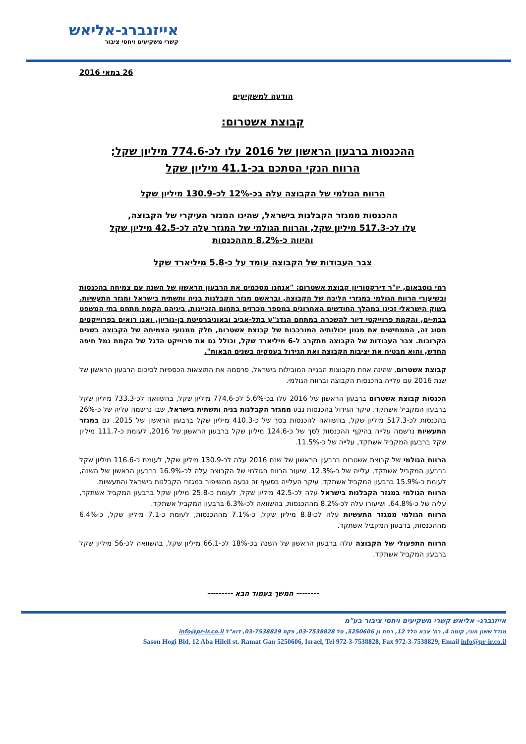אייזנברג-אליאש
קשרי משקיעים ויחסי ציבור
26 במאי 2016
הודעה למשקיעים
קבוצת אשטרום:
ההכנסות ברבעון הראשון של 2016 עלו לכ-774.6 מיליון שקל;
הרווח הנקי הסתכם בכ-41.1 מיליון שקל
הרווח הגולמי של הקבוצה עלה בכ-12% לכ-130.9 מיליון שקל
ההכנסות ממגזר הקבלנות בישראל, שהינו המגזר העיקרי של הקבוצה,
עלו לכ-517.3 מיליון שקל, והרווח הגולמי של המגזר עלה לכ-42.5 מיליון שקל
והיווה כ-8.2% מההכנסות
צבר העבודות של הקבוצה עומד על כ-5.8 מיליארד שקל
רמי נוסבאום, יו"ר דירקטוריון קבוצת אשטרום: "אנחנו מסכמים את הרבעון הראשון של השנה עם צמיחה בהכנסות ובשיעורי הרווח הגולמי במגזרי הליבה של הקבוצה, ובראשם מגזר הקבלנות בניה ותשתית בישראל ומגזר התעשיות. בשוק הישראלי זכינו במהלך החודשים האחרונים במספר מכרזים בתחום הזכיינות, ביניהם הקמת מתחם בתי המשפט בבת-ים, והקמת פרוייקטי דיור להשכרה במתחם הגדנ"ע בתל-אביב ובאוניברסיטת בן-גוריון, ואנו רואים בפרוייקטים מסוג זה, הממחישים את מגוון יכולותיה המורכבות של קבוצת אשטרום, חלק ממנועי הצמיחה של הקבוצה בשנים הקרובות. צבר העבודות של הקבוצה מתקרב ל-6 מיליארד שקל, וכולל גם את פרוייקט הדגל של הקמת נמל חיפה החדש, והוא מבטיח את יציבות הקבוצה ואת הגידול בעסקיה בשנים הבאות".
קבוצת אשטרום, שהינה אחת מקבוצות הבנייה המובילות בישראל, פרסמה את התוצאות הכספיות לסיכום הרבעון הראשון של שנת 2016 עם עלייה בהכנסות הקבוצה וברווח הגולמי.
הכנסות קבוצת אשטרום ברבעון הראשון של 2016 עלו בכ-5.6% לכ-774.6 מיליון שקל, בהשוואה לכ-733.3 מיליון שקל ברבעון המקביל אשתקד. עיקר הגידול בהכנסות נבע ממגזר הקבלנות בניה ותשתית בישראל, שבו נרשמה עליה של כ-26% בהכנסות לכ-517.3 מיליון שקל, בהשוואה להכנסות בסך של כ-410.3 מיליון שקל ברבעון הראשון של 2015. גם במגזר התעשיות נרשמה עלייה בהיקף ההכנסות לסך של כ-124.6 מיליון שקל ברבעון הראשון של 2016, לעומת כ-111.7 מיליון שקל ברבעון המקביל אשתקד, עלייה של כ-11.5%.
הרווח הגולמי של קבוצת אשטרום ברבעון הראשון של שנת 2016 עלה לכ-130.9 מיליון שקל, לעומת כ-116.6 מיליון שקל ברבעון המקביל אשתקד, עלייה של כ-12.3%. שיעור הרווח הגולמי של הקבוצה עלה לכ-16.9% ברבעון הראשון של השנה, לעומת כ-15.9% ברבעון המקביל אשתקד. עיקר העלייה בסעיף זה נבעה מהשיפור במגזרי הקבלנות בישראל והתעשיות.
הרווח הגולמי במגזר הקבלנות בישראל עלה לכ-42.5 מיליון שקל, לעומת כ-25.8 מיליון שקל ברבעון המקביל אשתקד, עליה של כ-64.8%, ושיעורו עלה לכ-8.2% מההכנסות, בהשוואה לכ-6.3% ברבעון המקביל אשתקד.
הרווח הגולמי ממגזר התעשיות עלה לכ-8.8 מיליון שקל, כ-7.1% מההכנסות, לעומת כ-7.1 מיליון שקל, כ-6.4% מההכנסות, ברבעון המקביל אשתקד.
הרווח התפעולי של הקבוצה עלה ברבעון הראשון של השנה בכ-18% לכ-66.1 מיליון שקל, בהשוואה לכ-56 מיליון שקל ברבעון המקביל אשתקד.
-------- המשך בעמוד הבא ---------
אייזנברג- אליאש קשרי משקיעים ויחסי ציבור בע"מ
מגדל ששון חוגי, קומה 4, רח' אבא הלל 12, רמת גן 5250606, טל 03-7538828, פקס 03-7538829, דוא"ל info@pr-ir.co.il
Sason Hogi Bld, 12 Aba Hilell st. Ramat Gan 5250606, Israel, Tel 972-3-7538828, Fax 972-3-7538829, Email info@pr-ir.co.il